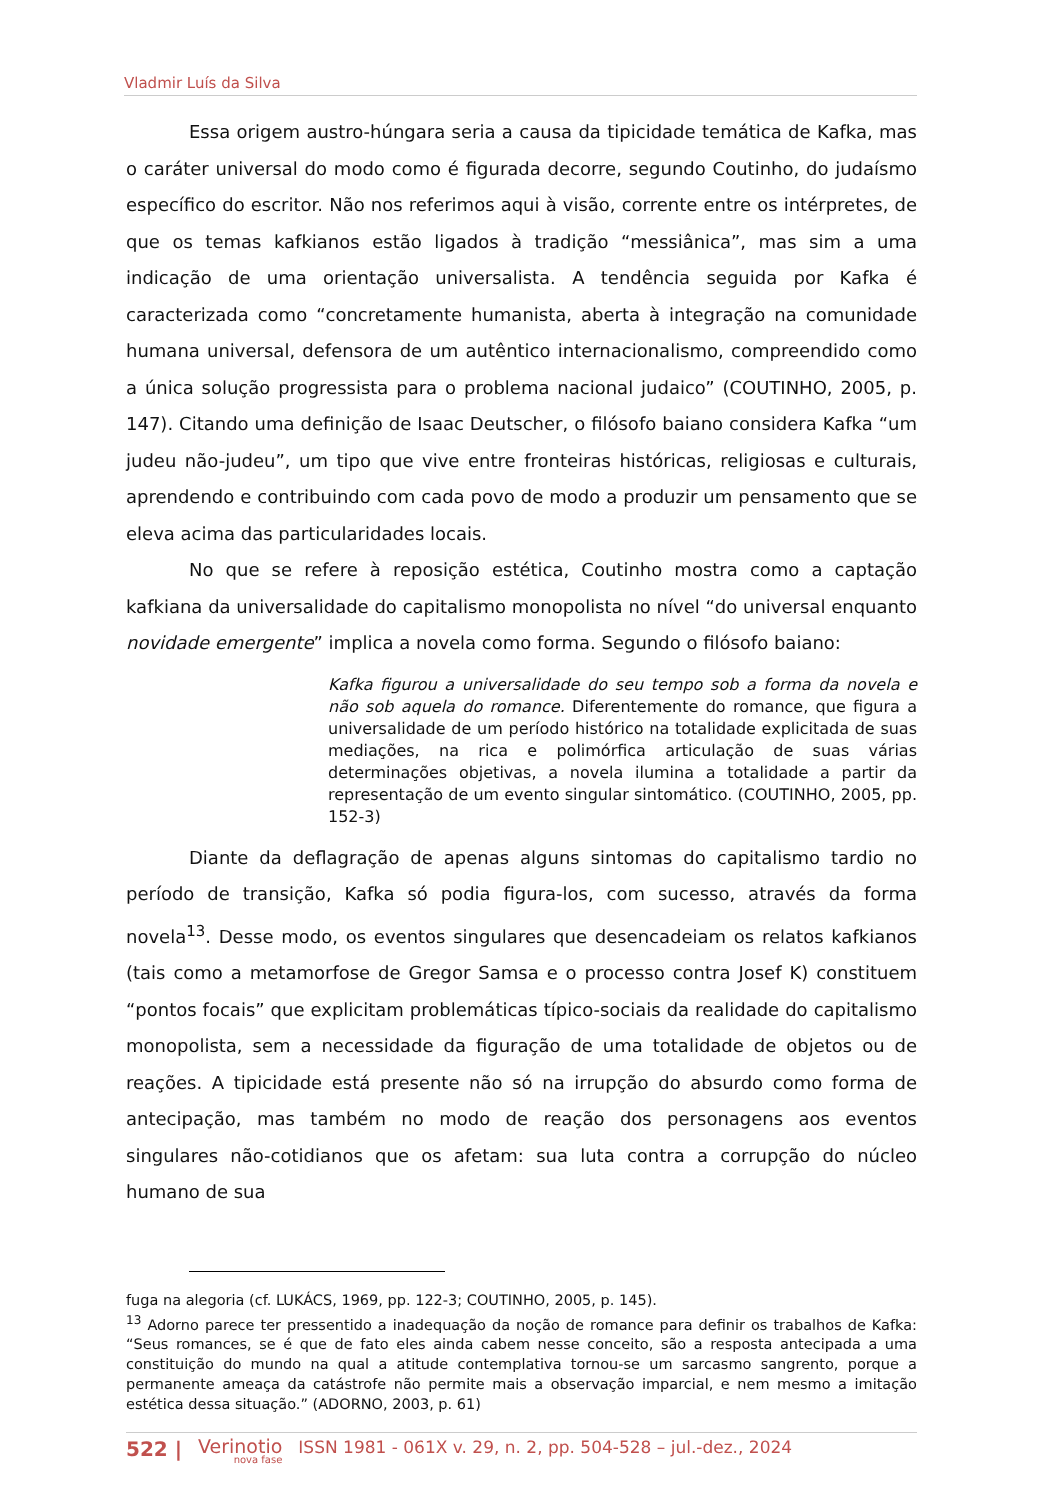Vladmir Luís da Silva
Essa origem austro-húngara seria a causa da tipicidade temática de Kafka, mas o caráter universal do modo como é figurada decorre, segundo Coutinho, do judaísmo específico do escritor. Não nos referimos aqui à visão, corrente entre os intérpretes, de que os temas kafkianos estão ligados à tradição “messiânica”, mas sim a uma indicação de uma orientação universalista. A tendência seguida por Kafka é caracterizada como “concretamente humanista, aberta à integração na comunidade humana universal, defensora de um autêntico internacionalismo, compreendido como a única solução progressista para o problema nacional judaico” (COUTINHO, 2005, p. 147). Citando uma definição de Isaac Deutscher, o filósofo baiano considera Kafka “um judeu não-judeu”, um tipo que vive entre fronteiras históricas, religiosas e culturais, aprendendo e contribuindo com cada povo de modo a produzir um pensamento que se eleva acima das particularidades locais.
No que se refere à reposição estética, Coutinho mostra como a captação kafkiana da universalidade do capitalismo monopolista no nível “do universal enquanto novidade emergente” implica a novela como forma. Segundo o filósofo baiano:
Kafka figurou a universalidade do seu tempo sob a forma da novela e não sob aquela do romance. Diferentemente do romance, que figura a universalidade de um período histórico na totalidade explicitada de suas mediações, na rica e polimórfica articulação de suas várias determinações objetivas, a novela ilumina a totalidade a partir da representação de um evento singular sintomático. (COUTINHO, 2005, pp. 152-3)
Diante da deflagração de apenas alguns sintomas do capitalismo tardio no período de transição, Kafka só podia figura-los, com sucesso, através da forma novela<sup>13</sup>. Desse modo, os eventos singulares que desencadeiam os relatos kafkianos (tais como a metamorfose de Gregor Samsa e o processo contra Josef K) constituem “pontos focais” que explicitam problemáticas típico-sociais da realidade do capitalismo monopolista, sem a necessidade da figuração de uma totalidade de objetos ou de reações. A tipicidade está presente não só na irrupção do absurdo como forma de antecipação, mas também no modo de reação dos personagens aos eventos singulares não-cotidianos que os afetam: sua luta contra a corrupção do núcleo humano de sua
fuga na alegoria (cf. LUKÁCS, 1969, pp. 122-3; COUTINHO, 2005, p. 145).
<sup>13</sup> Adorno parece ter pressentido a inadequação da noção de romance para definir os trabalhos de Kafka: “Seus romances, se é que de fato eles ainda cabem nesse conceito, são a resposta antecipada a uma constituição do mundo na qual a atitude contemplativa tornou-se um sarcasmo sangrento, porque a permanente ameaça da catástrofe não permite mais a observação imparcial, e nem mesmo a imitação estética dessa situação.” (ADORNO, 2003, p. 61)
522 | Verinotio
nova fase ISSN 1981 - 061X v. 29, n. 2, pp. 504-528 – jul.-dez., 2024